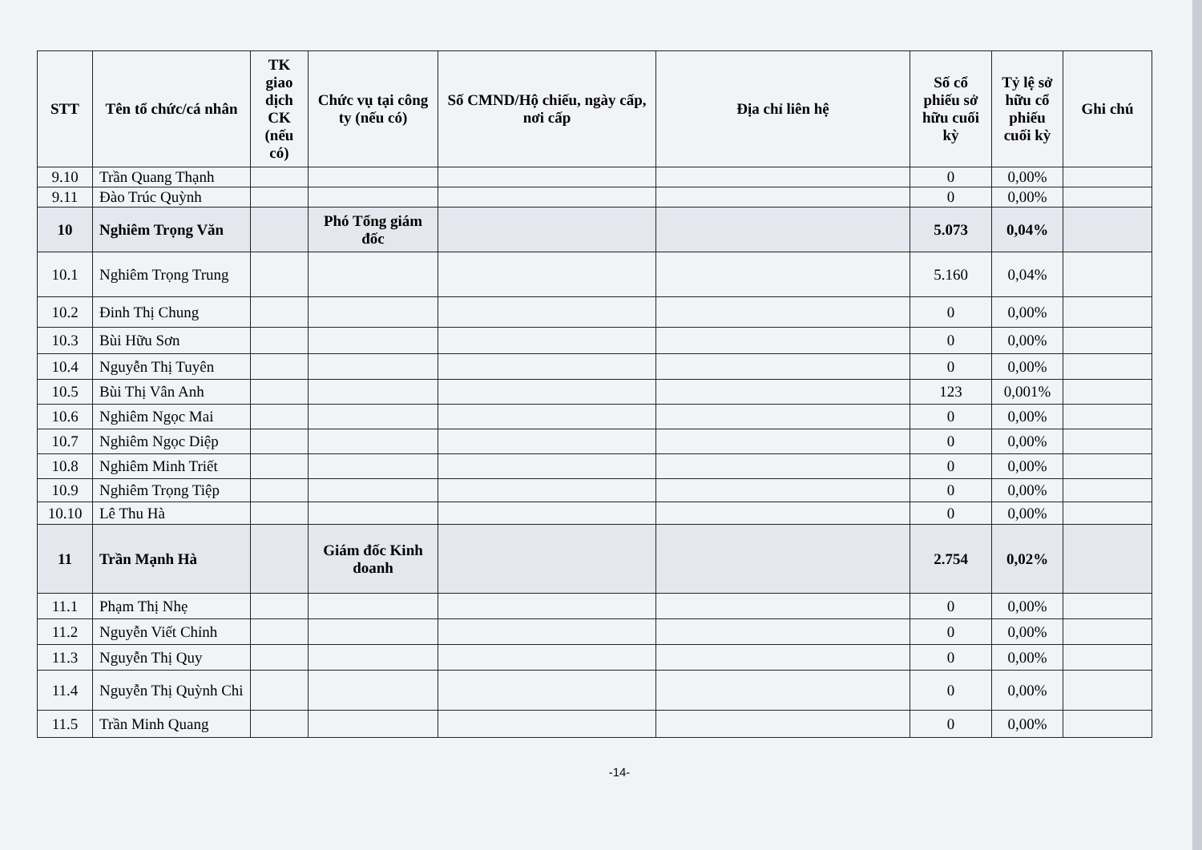| STT | Tên tổ chức/cá nhân | TK giao dịch CK (nếu có) | Chức vụ tại công ty (nếu có) | Số CMND/Hộ chiếu, ngày cấp, nơi cấp | Địa chỉ liên hệ | Số cổ phiếu sở hữu cuối kỳ | Tỷ lệ sở hữu cổ phiếu cuối kỳ | Ghi chú |
| --- | --- | --- | --- | --- | --- | --- | --- | --- |
| 9.10 | Trần Quang Thạnh | | | | | 0 | 0,00% | |
| 9.11 | Đào Trúc Quỳnh | | | | | 0 | 0,00% | |
| 10 | Nghiêm Trọng Văn | | Phó Tổng giám đốc | | | 5.073 | 0,04% | |
| 10.1 | Nghiêm Trọng Trung | | | | | 5.160 | 0,04% | |
| 10.2 | Đinh Thị Chung | | | | | 0 | 0,00% | |
| 10.3 | Bùi Hữu Sơn | | | | | 0 | 0,00% | |
| 10.4 | Nguyễn Thị Tuyên | | | | | 0 | 0,00% | |
| 10.5 | Bùi Thị Vân Anh | | | | | 123 | 0,001% | |
| 10.6 | Nghiêm Ngọc Mai | | | | | 0 | 0,00% | |
| 10.7 | Nghiêm Ngọc Diệp | | | | | 0 | 0,00% | |
| 10.8 | Nghiêm Minh Triết | | | | | 0 | 0,00% | |
| 10.9 | Nghiêm Trọng Tiệp | | | | | 0 | 0,00% | |
| 10.10 | Lê Thu Hà | | | | | 0 | 0,00% | |
| 11 | Trần Mạnh Hà | | Giám đốc Kinh doanh | | | 2.754 | 0,02% | |
| 11.1 | Phạm Thị Nhẹ | | | | | 0 | 0,00% | |
| 11.2 | Nguyễn Viết Chỉnh | | | | | 0 | 0,00% | |
| 11.3 | Nguyễn Thị Quy | | | | | 0 | 0,00% | |
| 11.4 | Nguyễn Thị Quỳnh Chi | | | | | 0 | 0,00% | |
| 11.5 | Trần Minh Quang | | | | | 0 | 0,00% | |
-14-